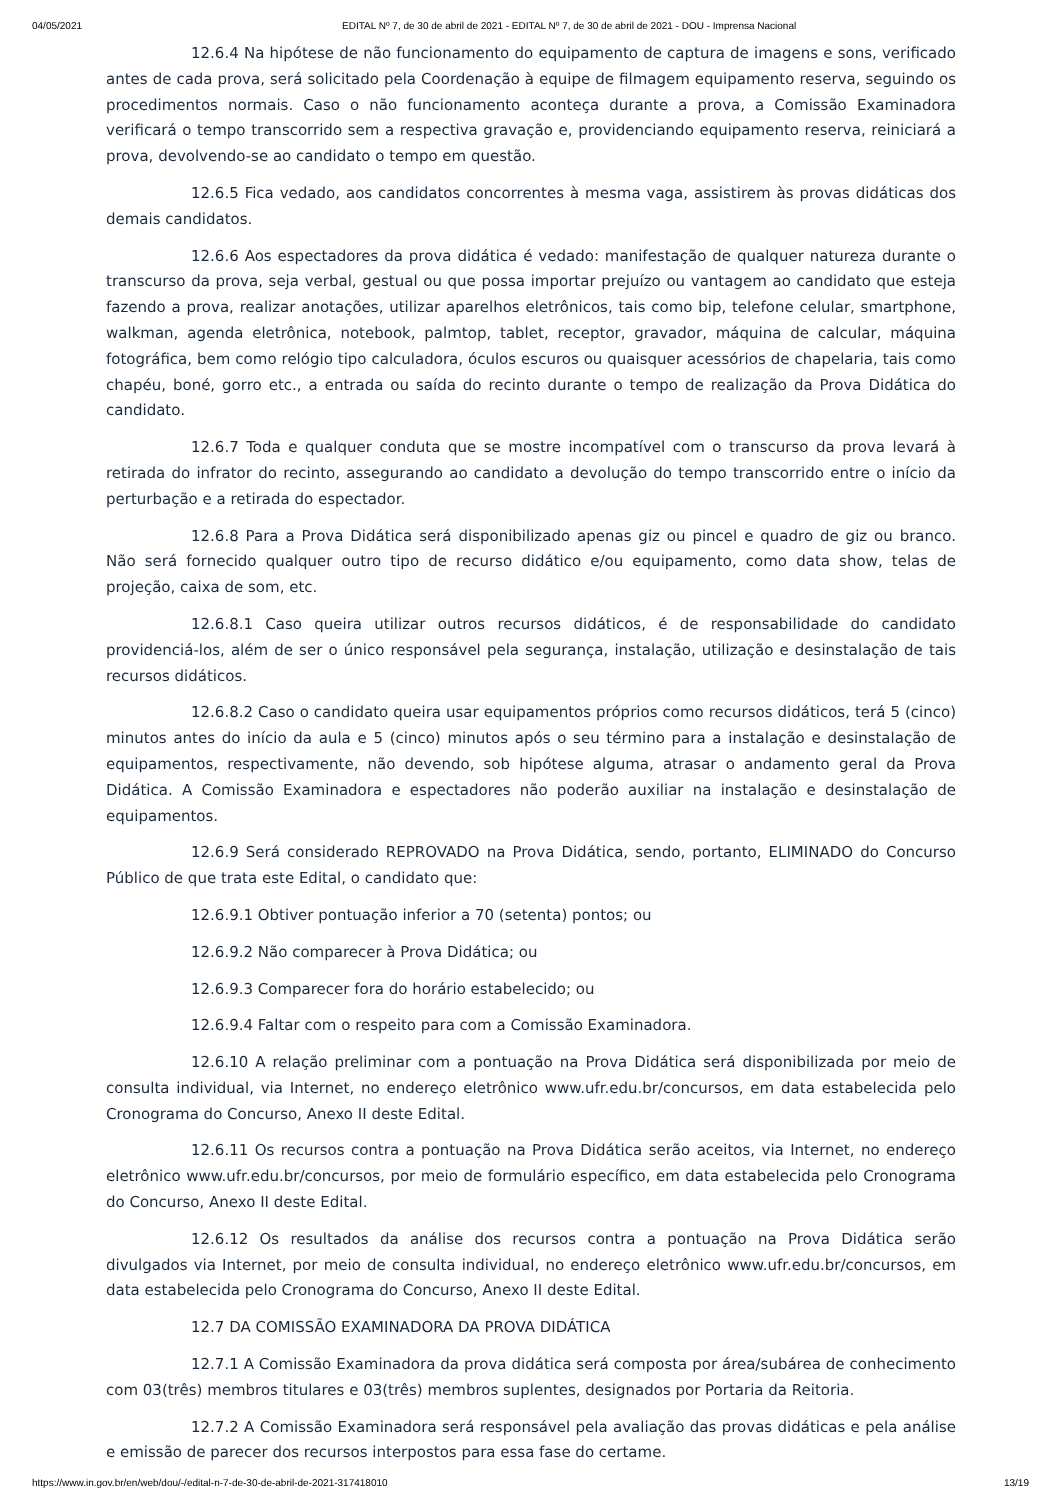04/05/2021 EDITAL Nº 7, de 30 de abril de 2021 - EDITAL Nº 7, de 30 de abril de 2021 - DOU - Imprensa Nacional
12.6.4 Na hipótese de não funcionamento do equipamento de captura de imagens e sons, verificado antes de cada prova, será solicitado pela Coordenação à equipe de filmagem equipamento reserva, seguindo os procedimentos normais. Caso o não funcionamento aconteça durante a prova, a Comissão Examinadora verificará o tempo transcorrido sem a respectiva gravação e, providenciando equipamento reserva, reiniciará a prova, devolvendo-se ao candidato o tempo em questão.
12.6.5 Fica vedado, aos candidatos concorrentes à mesma vaga, assistirem às provas didáticas dos demais candidatos.
12.6.6 Aos espectadores da prova didática é vedado: manifestação de qualquer natureza durante o transcurso da prova, seja verbal, gestual ou que possa importar prejuízo ou vantagem ao candidato que esteja fazendo a prova, realizar anotações, utilizar aparelhos eletrônicos, tais como bip, telefone celular, smartphone, walkman, agenda eletrônica, notebook, palmtop, tablet, receptor, gravador, máquina de calcular, máquina fotográfica, bem como relógio tipo calculadora, óculos escuros ou quaisquer acessórios de chapelaria, tais como chapéu, boné, gorro etc., a entrada ou saída do recinto durante o tempo de realização da Prova Didática do candidato.
12.6.7 Toda e qualquer conduta que se mostre incompatível com o transcurso da prova levará à retirada do infrator do recinto, assegurando ao candidato a devolução do tempo transcorrido entre o início da perturbação e a retirada do espectador.
12.6.8 Para a Prova Didática será disponibilizado apenas giz ou pincel e quadro de giz ou branco. Não será fornecido qualquer outro tipo de recurso didático e/ou equipamento, como data show, telas de projeção, caixa de som, etc.
12.6.8.1 Caso queira utilizar outros recursos didáticos, é de responsabilidade do candidato providenciá-los, além de ser o único responsável pela segurança, instalação, utilização e desinstalação de tais recursos didáticos.
12.6.8.2 Caso o candidato queira usar equipamentos próprios como recursos didáticos, terá 5 (cinco) minutos antes do início da aula e 5 (cinco) minutos após o seu término para a instalação e desinstalação de equipamentos, respectivamente, não devendo, sob hipótese alguma, atrasar o andamento geral da Prova Didática. A Comissão Examinadora e espectadores não poderão auxiliar na instalação e desinstalação de equipamentos.
12.6.9 Será considerado REPROVADO na Prova Didática, sendo, portanto, ELIMINADO do Concurso Público de que trata este Edital, o candidato que:
12.6.9.1 Obtiver pontuação inferior a 70 (setenta) pontos; ou
12.6.9.2 Não comparecer à Prova Didática; ou
12.6.9.3 Comparecer fora do horário estabelecido; ou
12.6.9.4 Faltar com o respeito para com a Comissão Examinadora.
12.6.10 A relação preliminar com a pontuação na Prova Didática será disponibilizada por meio de consulta individual, via Internet, no endereço eletrônico www.ufr.edu.br/concursos, em data estabelecida pelo Cronograma do Concurso, Anexo II deste Edital.
12.6.11 Os recursos contra a pontuação na Prova Didática serão aceitos, via Internet, no endereço eletrônico www.ufr.edu.br/concursos, por meio de formulário específico, em data estabelecida pelo Cronograma do Concurso, Anexo II deste Edital.
12.6.12 Os resultados da análise dos recursos contra a pontuação na Prova Didática serão divulgados via Internet, por meio de consulta individual, no endereço eletrônico www.ufr.edu.br/concursos, em data estabelecida pelo Cronograma do Concurso, Anexo II deste Edital.
12.7 DA COMISSÃO EXAMINADORA DA PROVA DIDÁTICA
12.7.1 A Comissão Examinadora da prova didática será composta por área/subárea de conhecimento com 03(três) membros titulares e 03(três) membros suplentes, designados por Portaria da Reitoria.
12.7.2 A Comissão Examinadora será responsável pela avaliação das provas didáticas e pela análise e emissão de parecer dos recursos interpostos para essa fase do certame.
https://www.in.gov.br/en/web/dou/-/edital-n-7-de-30-de-abril-de-2021-317418010 13/19